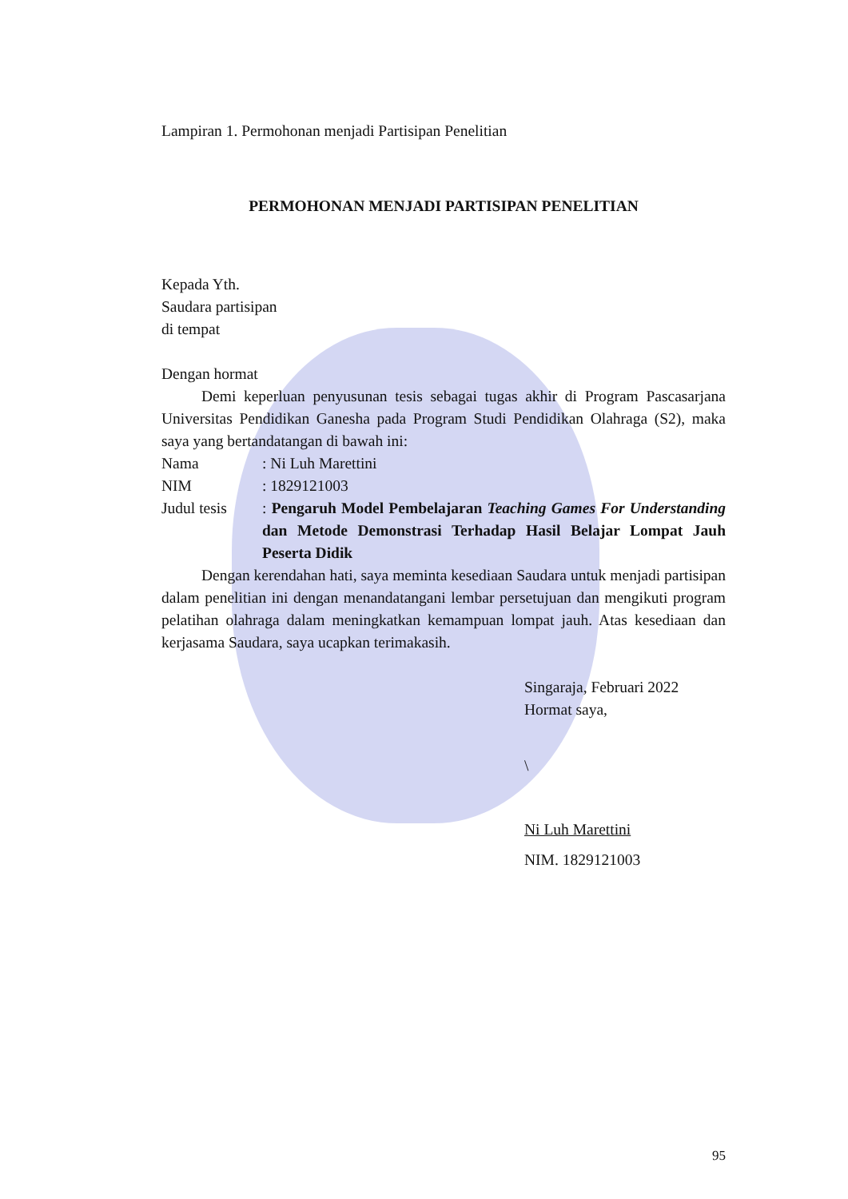Lampiran 1. Permohonan menjadi Partisipan Penelitian
PERMOHONAN MENJADI PARTISIPAN PENELITIAN
Kepada Yth.
Saudara partisipan
di tempat
Dengan hormat
Demi keperluan penyusunan tesis sebagai tugas akhir di Program Pascasarjana Universitas Pendidikan Ganesha pada Program Studi Pendidikan Olahraga (S2), maka saya yang bertandatangan di bawah ini:
Nama: Ni Luh Marettini
NIM: 1829121003
Judul tesis: Pengaruh Model Pembelajaran Teaching Games For Understanding dan Metode Demonstrasi Terhadap Hasil Belajar Lompat Jauh Peserta Didik
Dengan kerendahan hati, saya meminta kesediaan Saudara untuk menjadi partisipan dalam penelitian ini dengan menandatangani lembar persetujuan dan mengikuti program pelatihan olahraga dalam meningkatkan kemampuan lompat jauh. Atas kesediaan dan kerjasama Saudara, saya ucapkan terimakasih.
Singaraja, Februari 2022
Hormat saya,
\
Ni Luh Marettini
NIM. 1829121003
95